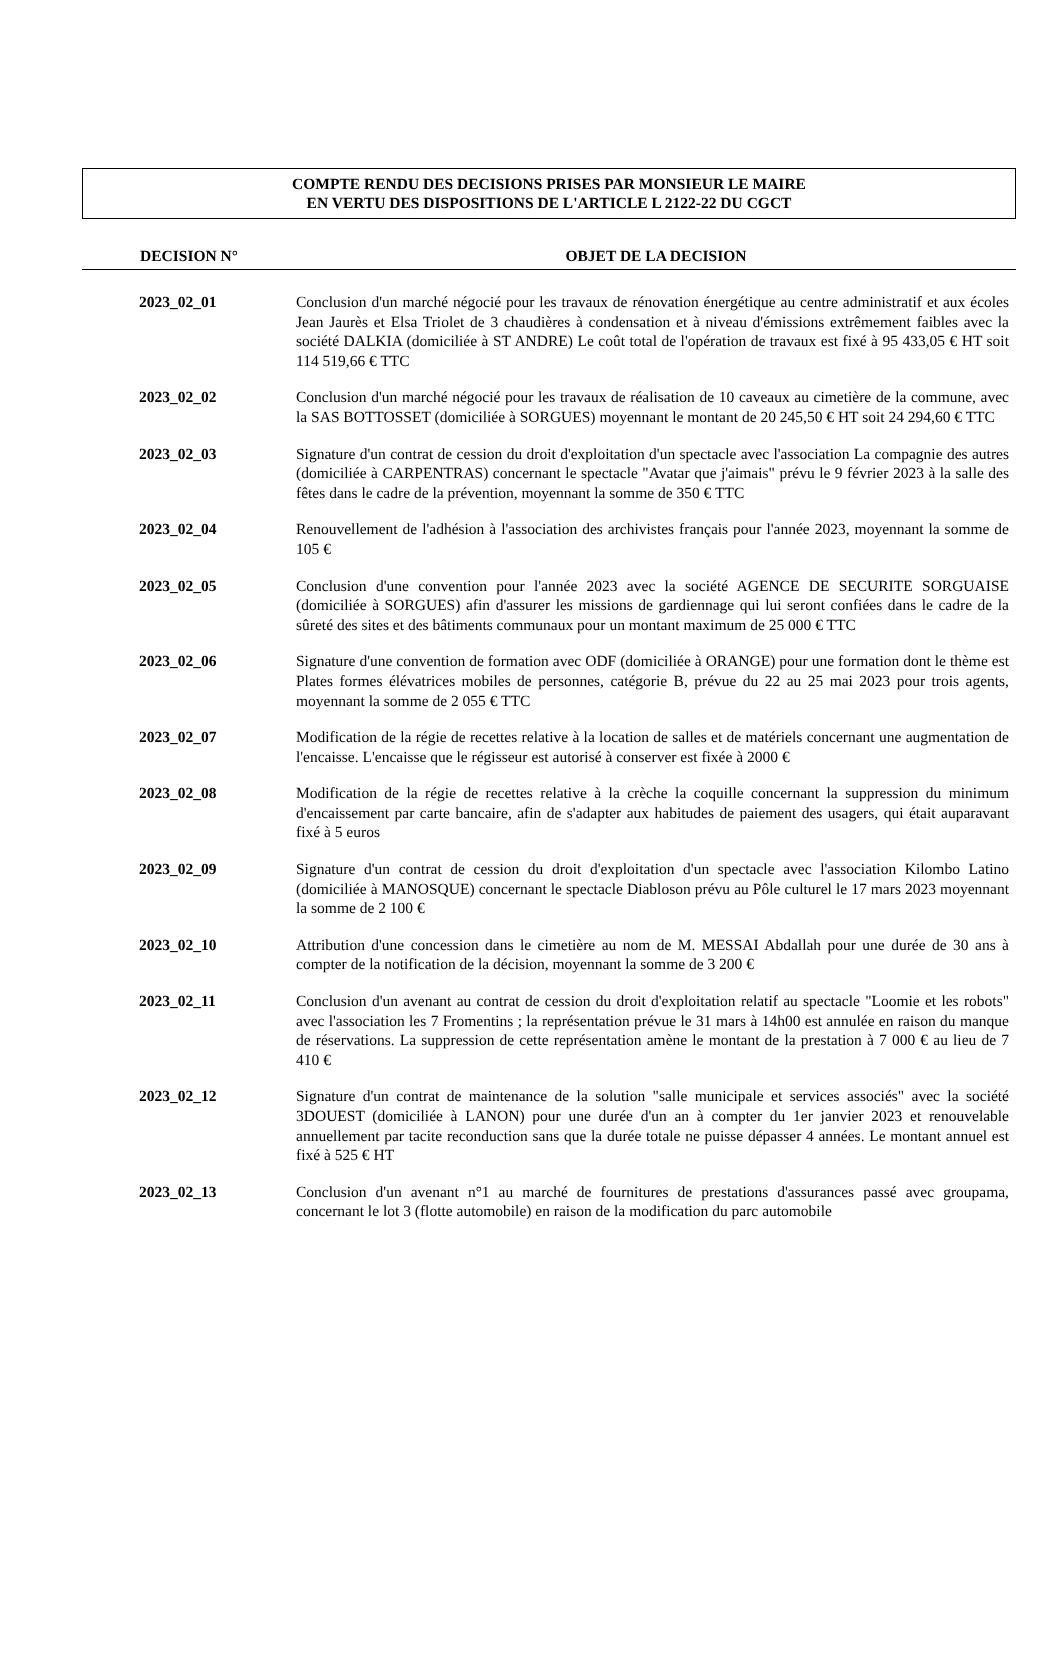COMPTE RENDU DES DECISIONS PRISES PAR MONSIEUR LE MAIRE
EN VERTU DES DISPOSITIONS DE L'ARTICLE L 2122-22 DU CGCT
| DECISION N° | OBJET DE LA DECISION |
| --- | --- |
| 2023_02_01 | Conclusion d'un marché négocié pour les travaux de rénovation énergétique au centre administratif et aux écoles Jean Jaurès et Elsa Triolet de 3 chaudières à condensation et à niveau d'émissions extrêmement faibles avec la société DALKIA (domiciliée à ST ANDRE) Le coût total de l'opération de travaux est fixé à 95 433,05 € HT soit 114 519,66 € TTC |
| 2023_02_02 | Conclusion d'un marché négocié pour les travaux de réalisation de 10 caveaux au cimetière de la commune, avec la SAS BOTTOSSET (domiciliée à SORGUES) moyennant le montant de 20 245,50 € HT soit 24 294,60 € TTC |
| 2023_02_03 | Signature d'un contrat de cession du droit d'exploitation d'un spectacle avec l'association La compagnie des autres (domiciliée à CARPENTRAS) concernant le spectacle "Avatar que j'aimais" prévu le 9 février 2023 à la salle des fêtes dans le cadre de la prévention, moyennant la somme de 350 € TTC |
| 2023_02_04 | Renouvellement de l'adhésion à l'association des archivistes français pour l'année 2023, moyennant la somme de 105 € |
| 2023_02_05 | Conclusion d'une convention pour l'année 2023 avec la société AGENCE DE SECURITE SORGUAISE (domiciliée à SORGUES) afin d'assurer les missions de gardiennage qui lui seront confiées dans le cadre de la sûreté des sites et des bâtiments communaux pour un montant maximum de 25 000 € TTC |
| 2023_02_06 | Signature d'une convention de formation avec ODF (domiciliée à ORANGE) pour une formation dont le thème est Plates formes élévatrices mobiles de personnes, catégorie B, prévue du 22 au 25 mai 2023 pour trois agents, moyennant la somme de 2 055 € TTC |
| 2023_02_07 | Modification de la régie de recettes relative à la location de salles et de matériels concernant une augmentation de l'encaisse. L'encaisse que le régisseur est autorisé à conserver est fixée à 2000 € |
| 2023_02_08 | Modification de la régie de recettes relative à la crèche la coquille concernant la suppression du minimum d'encaissement par carte bancaire, afin de s'adapter aux habitudes de paiement des usagers, qui était auparavant fixé à 5 euros |
| 2023_02_09 | Signature d'un contrat de cession du droit d'exploitation d'un spectacle avec l'association Kilombo Latino (domiciliée à MANOSQUE) concernant le spectacle Diabloson prévu au Pôle culturel le 17 mars 2023 moyennant la somme de 2 100 € |
| 2023_02_10 | Attribution d'une concession dans le cimetière au nom de M. MESSAI Abdallah pour une durée de 30 ans à compter de la notification de la décision, moyennant la somme de 3 200 € |
| 2023_02_11 | Conclusion d'un avenant au contrat de cession du droit d'exploitation relatif au spectacle "Loomie et les robots" avec l'association les 7 Fromentins ; la représentation prévue le 31 mars à 14h00 est annulée en raison du manque de réservations. La suppression de cette représentation amène le montant de la prestation à 7 000 € au lieu de 7 410 € |
| 2023_02_12 | Signature d'un contrat de maintenance de la solution "salle municipale et services associés" avec la société 3DOUEST (domiciliée à LANON) pour une durée d'un an à compter du 1er janvier 2023 et renouvelable annuellement par tacite reconduction sans que la durée totale ne puisse dépasser 4 années. Le montant annuel est fixé à 525 € HT |
| 2023_02_13 | Conclusion d'un avenant n°1 au marché de fournitures de prestations d'assurances passé avec groupama, concernant le lot 3 (flotte automobile) en raison de la modification du parc automobile |